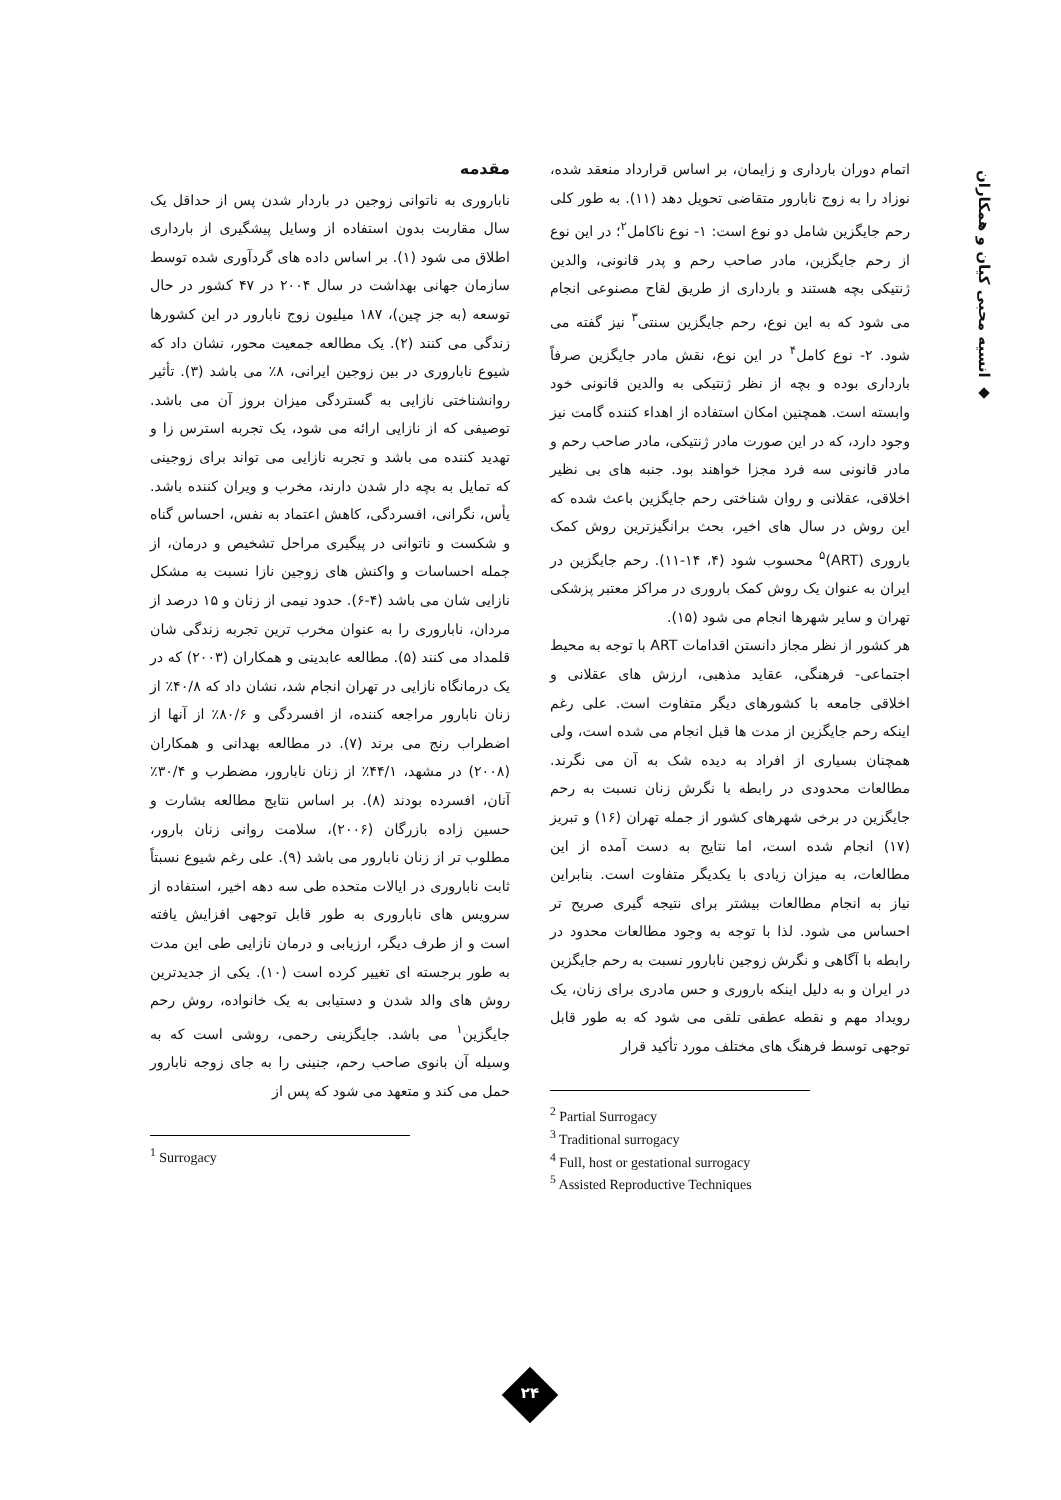◆ انسیه محبی کیان و همکاران
مقدمه
ناباروری به ناتوانی زوجین در باردار شدن پس از حداقل یک سال مقاربت بدون استفاده از وسایل پیشگیری از بارداری اطلاق می شود (۱). بر اساس داده های گردآوری شده توسط سازمان جهانی بهداشت در سال ۲۰۰۴ در ۴۷ کشور در حال توسعه (به جز چین)، ۱۸۷ میلیون زوج نابارور در این کشورها زندگی می کنند (۲). یک مطالعه جمعیت محور، نشان داد که شیوع ناباروری در بین زوجین ایرانی، ۸٪ می باشد (۳). تأثیر روانشناختی نازایی به گستردگی میزان بروز آن می باشد. توصیفی که از نازایی ارائه می شود، یک تجربه استرس زا و تهدید کننده می باشد و تجربه نازایی می تواند برای زوجینی که تمایل به بچه دار شدن دارند، مخرب و ویران کننده باشد. یأس، نگرانی، افسردگی، کاهش اعتماد به نفس، احساس گناه و شکست و ناتوانی در پیگیری مراحل تشخیص و درمان، از جمله احساسات و واکنش های زوجین نازا نسبت به مشکل نازایی شان می باشد (۴-۶). حدود نیمی از زنان و ۱۵ درصد از مردان، ناباروری را به عنوان مخرب ترین تجربه زندگی شان قلمداد می کنند (۵). مطالعه عابدینی و همکاران (۲۰۰۳) که در یک درمانگاه نازایی در تهران انجام شد، نشان داد که ۴۰/۸٪ از زنان نابارور مراجعه کننده، از افسردگی و ۸۰/۶٪ از آنها از اضطراب رنج می برند (۷). در مطالعه بهدانی و همکاران (۲۰۰۸) در مشهد، ۴۴/۱٪ از زنان نابارور، مضطرب و ۳۰/۴٪ آنان، افسرده بودند (۸). بر اساس نتایج مطالعه بشارت و حسین زاده بازرگان (۲۰۰۶)، سلامت روانی زنان بارور، مطلوب تر از زنان نابارور می باشد (۹). علی رغم شیوع نسبتاً ثابت ناباروری در ایالات متحده طی سه دهه اخیر، استفاده از سرویس های ناباروری به طور قابل توجهی افزایش یافته است و از طرف دیگر، ارزیابی و درمان نازایی طی این مدت به طور برجسته ای تغییر کرده است (۱۰). یکی از جدیدترین روش های والد شدن و دستیابی به یک خانواده، روش رحم جایگزین<sup>۱</sup> می باشد. جایگزینی رحمی، روشی است که به وسیله آن بانوی صاحب رحم، جنینی را به جای زوجه نابارور حمل می کند و متعهد می شود که پس از
<sup>1</sup> Surrogacy
اتمام دوران بارداری و زایمان، بر اساس قرارداد منعقد شده، نوزاد را به زوج نابارور متقاضی تحویل دهد (۱۱). به طور کلی رحم جایگزین شامل دو نوع است: ۱- نوع ناکامل<sup>۲</sup>؛ در این نوع از رحم جایگزین، مادر صاحب رحم و پدر قانونی، والدین ژنتیکی بچه هستند و بارداری از طریق لقاح مصنوعی انجام می شود که به این نوع، رحم جایگزین سنتی<sup>۳</sup> نیز گفته می شود. ۲- نوع کامل<sup>۴</sup> در این نوع، نقش مادر جایگزین صرفاً بارداری بوده و بچه از نظر ژنتیکی به والدین قانونی خود وابسته است. همچنین امکان استفاده از اهداء کننده گامت نیز وجود دارد، که در این صورت مادر ژنتیکی، مادر صاحب رحم و مادر قانونی سه فرد مجزا خواهند بود. جنبه های بی نظیر اخلاقی، عقلانی و روان شناختی رحم جایگزین باعث شده که این روش در سال های اخیر، بحث برانگیزترین روش کمک باروری (ART)<sup>۵</sup> محسوب شود (۴، ۱۴-۱۱). رحم جایگزین در ایران به عنوان یک روش کمک باروری در مراکز معتبر پزشکی تهران و سایر شهرها انجام می شود (۱۵).
هر کشور از نظر مجاز دانستن اقدامات ART با توجه به محیط اجتماعی- فرهنگی، عقاید مذهبی، ارزش های عقلانی و اخلاقی جامعه با کشورهای دیگر متفاوت است. علی رغم اینکه رحم جایگزین از مدت ها قبل انجام می شده است، ولی همچنان بسیاری از افراد به دیده شک به آن می نگرند. مطالعات محدودی در رابطه با نگرش زنان نسبت به رحم جایگزین در برخی شهرهای کشور از جمله تهران (۱۶) و تبریز (۱۷) انجام شده است، اما نتایج به دست آمده از این مطالعات، به میزان زیادی با یکدیگر متفاوت است. بنابراین نیاز به انجام مطالعات بیشتر برای نتیجه گیری صریح تر احساس می شود. لذا با توجه به وجود مطالعات محدود در رابطه با آگاهی و نگرش زوجین نابارور نسبت به رحم جایگزین در ایران و به دلیل اینکه باروری و حس مادری برای زنان، یک رویداد مهم و نقطه عطفی تلقی می شود که به طور قابل توجهی توسط فرهنگ های مختلف مورد تأکید قرار
<sup>2</sup> Partial Surrogacy
<sup>3</sup> Traditional surrogacy
<sup>4</sup> Full, host or gestational surrogacy
<sup>5</sup> Assisted Reproductive Techniques
۲۴